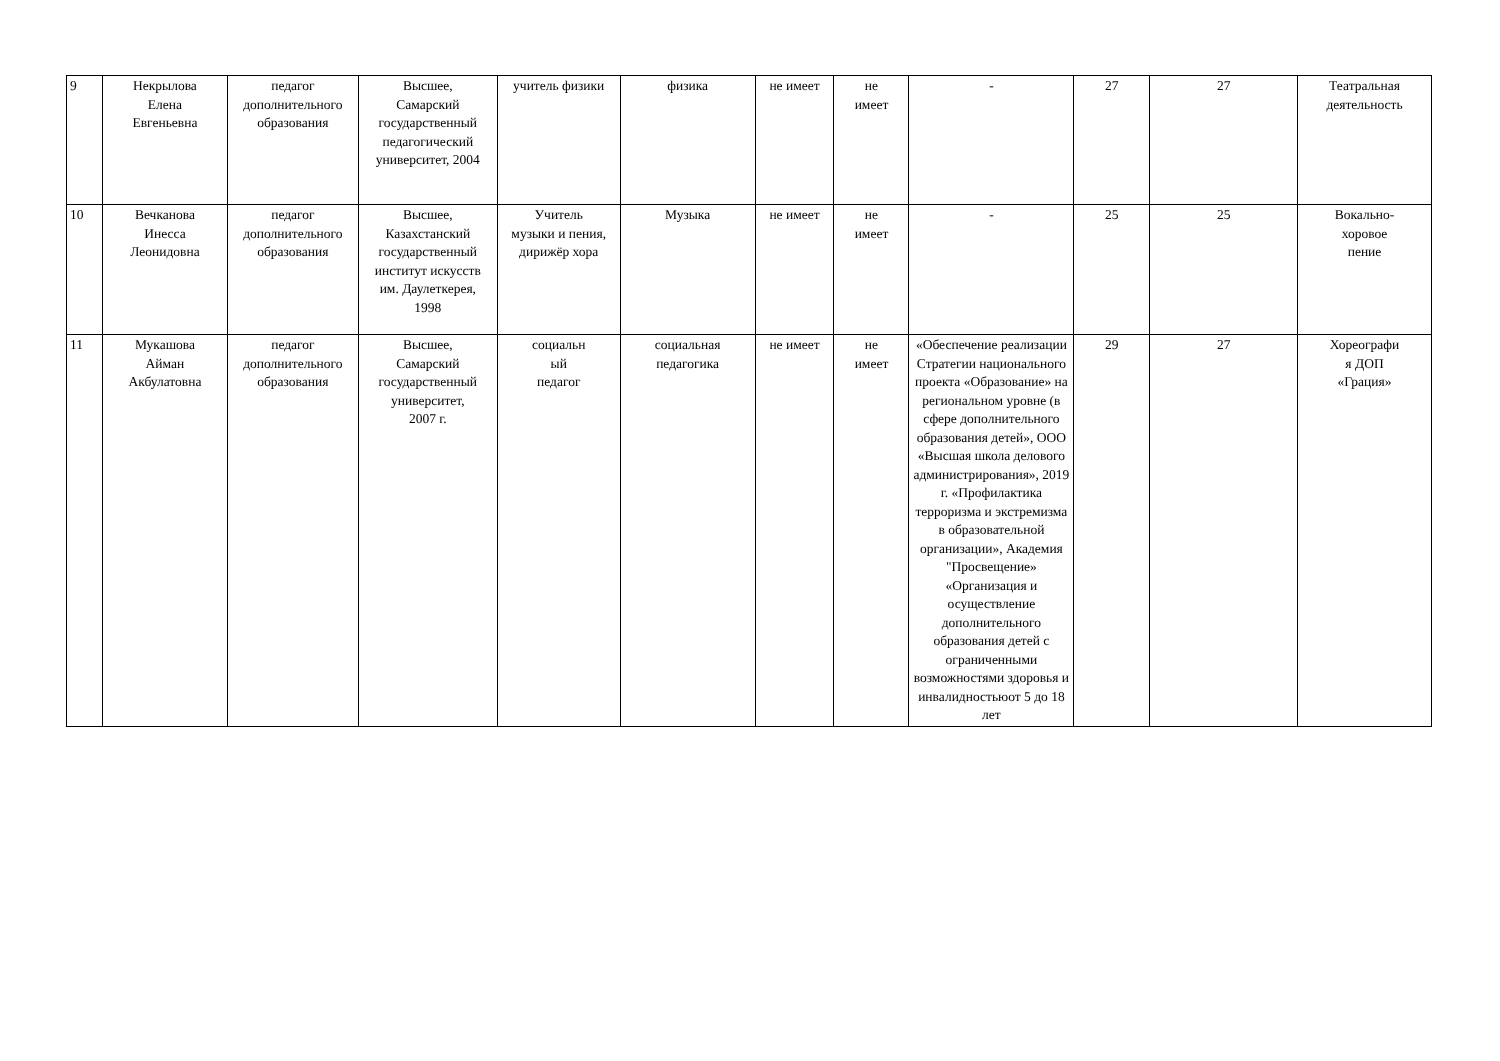| 9 | Некрылова Елена Евгеньевна | педагог дополнительного образования | Высшее, Самарский государственный педагогический университет, 2004 | учитель физики | физика | не имеет | не имеет | - | 27 | 27 | Театральная деятельность |
| 10 | Вечканова Инесса Леонидовна | педагог дополнительного образования | Высшее, Казахстанский государственный институт искусств им. Даулеткерея, 1998 | Учитель музыки и пения, дирижёр хора | Музыка | не имеет | не имеет | - | 25 | 25 | Вокально- хоровое пение |
| 11 | Мукашова Айман Акбулатовна | педагог дополнительного образования | Высшее, Самарский государственный университет, 2007 г. | социальн ый педагог | социальная педагогика | не имеет | не имеет | «Обеспечение реализации Стратегии национального проекта «Образование» на региональном уровне (в сфере дополнительного образования детей», ООО «Высшая школа делового администрирования», 2019 г. «Профилактика терроризма и экстремизма в образовательной организации», Академия "Просвещение» «Организация и осуществление дополнительного образования детей с ограниченными возможностями здоровья и инвалидностьюот 5 до 18 лет | 29 | 27 | Хореографи я ДОП «Грация» |